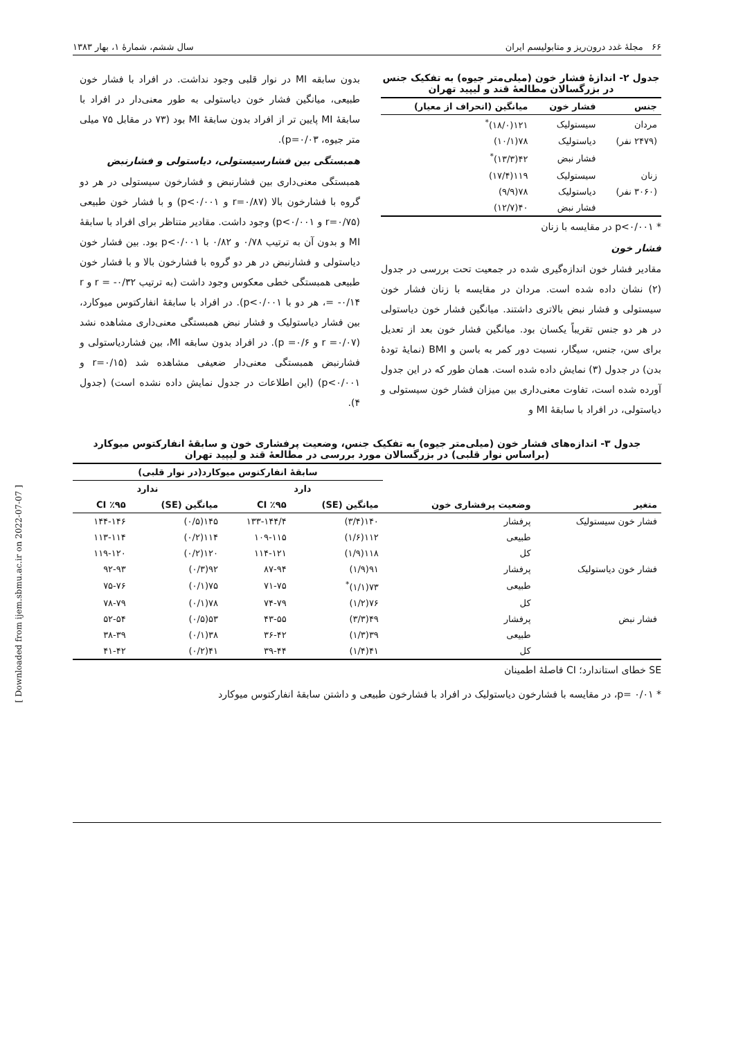[ Downloaded from ijem.sbmu.ac.ir on 2022-07-07 ]
۶۶ مجلهٔ غدد درون‌ریز و متابولیسم ایران سال ششم، شمارهٔ ۱، بهار ۱۳۸۳
جدول ۲- اندازهٔ فشار خون (میلی‌متر جیوه) به تفکیک جنس در بزرگسالان مطالعهٔ قند و لیپید تهران
| جنس | فشار خون | میانگین (انحراف از معیار) |
| --- | --- | --- |
| مردان | سیستولیک | ۱۲۱(۱۸/۰)<sup>*</sup> |
| (۲۴۷۹ نفر) | دیاستولیک | ۷۸(۱۰/۱) |
| | فشار نبض | ۴۲(۱۳/۳)<sup>*</sup> |
| زنان | سیستولیک | ۱۱۹(۱۷/۴) |
| (۳۰۶۰ نفر) | دیاستولیک | ۷۸(۹/۹) |
| | فشار نبض | ۴۰(۱۲/۷) |
* p<۰/۰۰۱ در مقایسه با زنان
فشار خون
مقادیر فشار خون اندازه‌گیری شده در جمعیت تحت بررسی در جدول (۲) نشان داده شده است. مردان در مقایسه با زنان فشار خون سیستولی و فشار نبض بالاتری داشتند. میانگین فشار خون دیاستولی در هر دو جنس تقریباً یکسان بود. میانگین فشار خون بعد از تعدیل برای سن، جنس، سیگار، نسبت دور کمر به باسن و BMI (نمایهٔ تودهٔ بدن) در جدول (۳) نمایش داده شده است. همان طور که در این جدول آورده شده است، تفاوت معنی‌داری بین میزان فشار خون سیستولی و دیاستولی، در افراد با سابقهٔ MI و
بدون سابقه MI در نوار قلبی وجود نداشت. در افراد با فشار خون طبیعی، میانگین فشار خون دیاستولی به طور معنی‌دار در افراد با سابقهٔ MI پایین تر از افراد بدون سابقهٔ MI بود (۷۳ در مقابل ۷۵ میلی متر جیوه، p=۰/۰۳).
همبستگی بین فشارسیستولی، دیاستولی و فشارنبض
همبستگی معنی‌داری بین فشارنبض و فشارخون سیستولی در هر دو گروه با فشارخون بالا (r=۰/۸۷ و p<۰/۰۰۱) و با فشار خون طبیعی (r=۰/۷۵ و p<۰/۰۰۱) وجود داشت. مقادیر متناظر برای افراد با سابقهٔ MI و بدون آن به ترتیب ۰/۷۸ و ۰/۸۲ با p<۰/۰۰۱ بود. بین فشار خون دیاستولی و فشارنبض در هر دو گروه با فشارخون بالا و با فشار خون طبیعی همبستگی خطی معکوس وجود داشت (به ترتیب r = -۰/۳۲ و r = -۰/۱۴، هر دو با p<۰/۰۰۱). در افراد با سابقهٔ انفارکتوس میوکارد، بین فشار دیاستولیک و فشار نبض همبستگی معنی‌داری مشاهده نشد (r =۰/۰۷ و p =۰/۶). در افراد بدون سابقه MI، بین فشاردیاستولی و فشارنبض همبستگی معنی‌دار ضعیفی مشاهده شد (r=۰/۱۵ و p<۰/۰۰۱) (این اطلاعات در جدول نمایش داده نشده است) (جدول ۴).
جدول ۳- اندازه‌های فشار خون (میلی‌متر جیوه) به تفکیک جنس، وضعیت پرفشاری خون و سابقهٔ انفارکتوس میوکارد (براساس نوار قلبی) در بزرگسالان مورد بررسی در مطالعهٔ قند و لیپید تهران
| متغیر | وضعیت پرفشاری خون | سابقهٔ انفارکتوس میوکارد(در نوار قلبی) | | | |
| --- | --- | --- | --- | --- | --- |
| | | دارد | | ندارد | |
| | | میانگین (SE) | CI ٪۹۵ | میانگین (SE) | CI ٪۹۵ |
| فشار خون سیستولیک | پرفشار | ۱۴۰(۳/۴) | ۱۳۳-۱۴۴/۴ | ۱۴۵(۰/۵) | ۱۴۴-۱۴۶ |
| | طبیعی | ۱۱۲(۱/۶) | ۱۰۹-۱۱۵ | ۱۱۴(۰/۲) | ۱۱۳-۱۱۴ |
| | کل | ۱۱۸(۱/۹) | ۱۱۴-۱۲۱ | ۱۲۰(۰/۲) | ۱۱۹-۱۲۰ |
| فشار خون دیاستولیک | پرفشار | ۹۱(۱/۹) | ۸۷-۹۴ | ۹۲(۰/۳) | ۹۲-۹۳ |
| | طبیعی | ۷۳(۱/۱)<sup>*</sup> | ۷۱-۷۵ | ۷۵(۰/۱) | ۷۵-۷۶ |
| | کل | ۷۶(۱/۲) | ۷۴-۷۹ | ۷۸(۰/۱) | ۷۸-۷۹ |
| فشار نبض | پرفشار | ۴۹(۳/۳) | ۴۳-۵۵ | ۵۳(۰/۵) | ۵۲-۵۴ |
| | طبیعی | ۳۹(۱/۳) | ۳۶-۴۲ | ۳۸(۰/۱) | ۳۸-۳۹ |
| | کل | ۴۱(۱/۴) | ۳۹-۴۴ | ۴۱(۰/۲) | ۴۱-۴۲ |
SE خطای استاندارد؛ CI فاصلهٔ اطمینان
* p= ۰/۰۱، در مقایسه با فشارخون دیاستولیک در افراد با فشارخون طبیعی و داشتن سابقهٔ انفارکتوس میوکارد